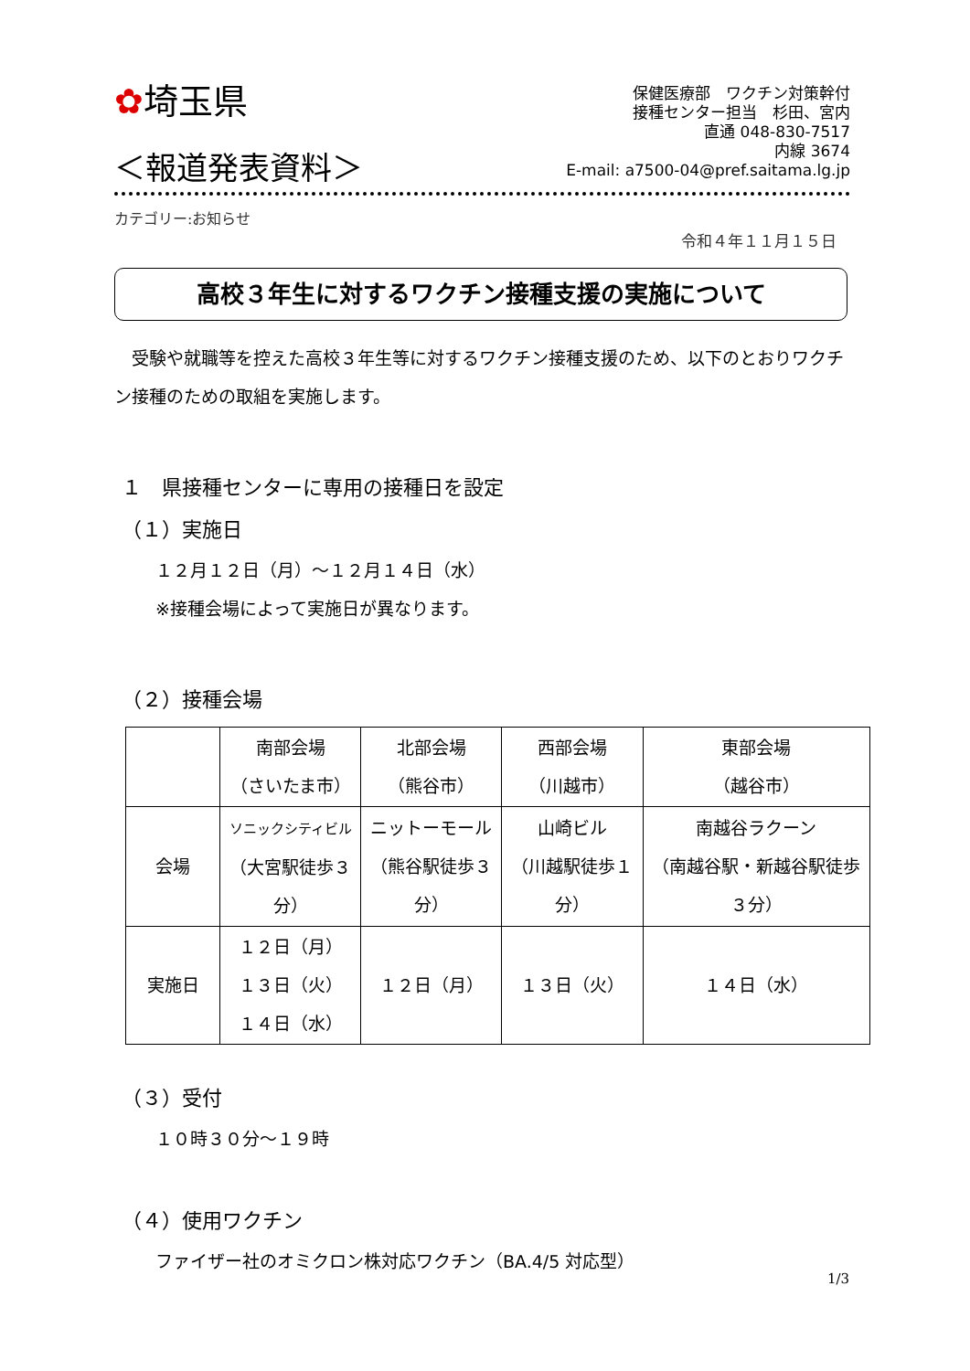✿埼玉県
保健医療部　ワクチン対策幹付
接種センター担当　杉田、宮内
直通 048-830-7517
内線 3674
E-mail: a7500-04@pref.saitama.lg.jp
＜報道発表資料＞
カテゴリー:お知らせ
令和４年１１月１５日
高校３年生に対するワクチン接種支援の実施について
　受験や就職等を控えた高校３年生等に対するワクチン接種支援のため、以下のとおりワクチン接種のための取組を実施します。
１　県接種センターに専用の接種日を設定
（１）実施日
１２月１２日（月）～１２月１４日（水）
※接種会場によって実施日が異なります。
（２）接種会場
| | 南部会場 （さいたま市） | 北部会場 （熊谷市） | 西部会場 （川越市） | 東部会場 （越谷市） |
| 会場 | ソニックシティビル （大宮駅徒歩３分） | ニットーモール （熊谷駅徒歩３分） | 山崎ビル （川越駅徒歩１分） | 南越谷ラクーン （南越谷駅・新越谷駅徒歩３分） |
| 実施日 | １２日（月） １３日（火） １４日（水） | １２日（月） | １３日（火） | １４日（水） |
（３）受付
１０時３０分～１９時
（４）使用ワクチン
ファイザー社のオミクロン株対応ワクチン（BA.4/5 対応型）
1/3